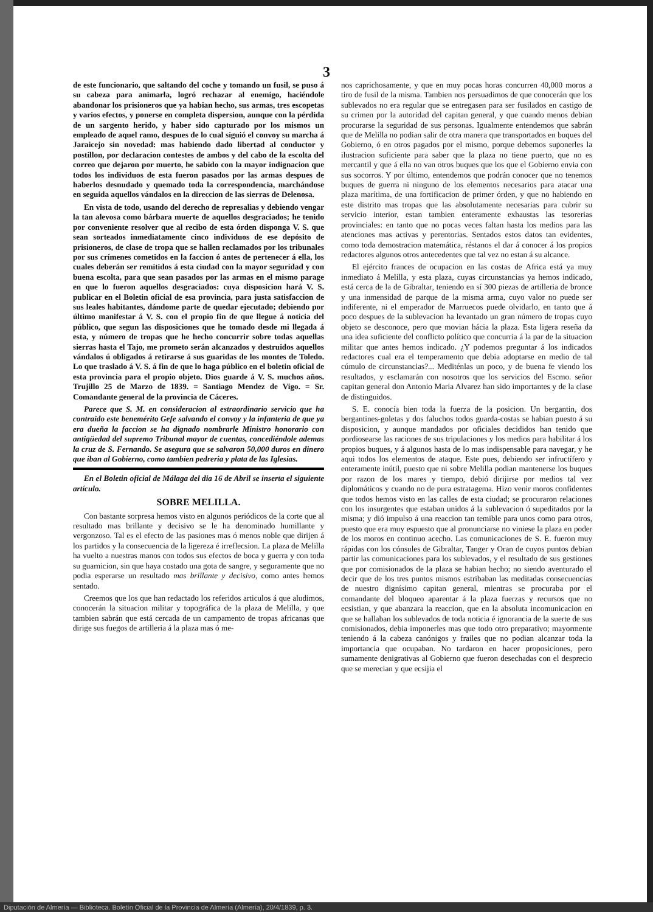3
de este funcionario, que saltando del coche y tomando un fusil, se puso á su cabeza para animarla, logró rechazar al enemigo, haciéndole abandonar los prisioneros que ya habian hecho, sus armas, tres escopetas y varios efectos, y ponerse en completa dispersion, aunque con la pérdida de un sargento herido, y haber sido capturado por los mismos un empleado de aquel ramo, despues de lo cual siguió el convoy su marcha á Jaraicejo sin novedad: mas habiendo dado libertad al conductor y postillon, por declaracion contestes de ambos y del cabo de la escolta del correo que dejaron por muerto, he sabido con la mayor indignacion que todos los individuos de esta fueron pasados por las armas despues de haberlos desnudado y quemado toda la correspondencia, marchándose en seguida aquellos vándalos en la direccion de las sierras de Delenosa.
En vista de todo, usando del derecho de represalias y debiendo vengar la tan alevosa como bárbara muerte de aquellos desgraciados; he tenido por conveniente resolver que al recibo de esta órden disponga V. S. que sean sorteados inmediatamente cinco individuos de ese depósito de prisioneros, de clase de tropa que se hallen reclamados por los tribunales por sus crímenes cometidos en la faccion ó antes de pertenecer á ella, los cuales deberán ser remitidos á esta ciudad con la mayor seguridad y con buena escolta, para que sean pasados por las armas en el mismo parage en que lo fueron aquellos desgraciados: cuya disposicion hará V. S. publicar en el Boletin oficial de esa provincia, para justa satisfaccion de sus leales habitantes, dándome parte de quedar ejecutado; debiendo por último manifestar á V. S. con el propio fin de que llegue á noticia del público, que segun las disposiciones que he tomado desde mi llegada á esta, y número de tropas que he hecho concurrir sobre todas aquellas sierras hasta el Tajo, me prometo serán alcanzados y destruidos aquellos vándalos ú obligados á retirarse á sus guaridas de los montes de Toledo. Lo que traslado á V. S. á fin de que lo haga público en el boletin oficial de esta provincia para el propio objeto. Dios guarde á V. S. muchos años. Trujillo 25 de Marzo de 1839. = Santiago Mendez de Vigo. = Sr. Comandante general de la provincia de Cáceres.
Parece que S. M. en consideracion al estraordinario servicio que ha contraido este benemérito Gefe salvando el convoy y la infanteria de que ya era dueña la faccion se ha dignado nombrarle Ministro honorario con antigüedad del supremo Tribunal mayor de cuentas, concediéndole ademas la cruz de S. Fernando. Se asegura que se salvaron 50,000 duros en dinero que iban al Gobierno, como tambien pedreria y plata de las Iglesias.
En el Boletin oficial de Málaga del dia 16 de Abril se inserta el siguiente artículo.
SOBRE MELILLA.
Con bastante sorpresa hemos visto en algunos periódicos de la corte que al resultado mas brillante y decisivo se le ha denominado humillante y vergonzoso. Tal es el efecto de las pasiones mas ó menos noble que dirijen á los partidos y la consecuencia de la ligereza é irreflecsion. La plaza de Melilla ha vuelto a nuestras manos con todos sus efectos de boca y guerra y con toda su guarnicion, sin que haya costado una gota de sangre, y seguramente que no podia esperarse un resultado mas brillante y decisivo, como antes hemos sentado.
Creemos que los que han redactado los referidos articulos á que aludimos, conocerán la situacion militar y topográfica de la plaza de Melilla, y que tambien sabrán que está cercada de un campamento de tropas africanas que dirige sus fuegos de artilleria á la plaza mas ó me-
nos caprichosamente, y que en muy pocas horas concurren 40,000 moros a tiro de fusil de la misma. Tambien nos persuadimos de que conocerán que los sublevados no era regular que se entregasen para ser fusilados en castigo de su crimen por la autoridad del capitan general, y que cuando menos debian procurarse la seguridad de sus personas. Igualmente entendemos que sabrán que de Melilla no podian salir de otra manera que transportados en buques del Gobierno, ó en otros pagados por el mismo, porque debemos suponerles la ilustracion suficiente para saber que la plaza no tiene puerto, que no es mercantil y que á ella no van otros buques que los que el Gobierno envia con sus socorros. Y por último, entendemos que podrán conocer que no tenemos buques de guerra ni ninguno de los elementos necesarios para atacar una plaza marítima, de una fortificacion de primer órden, y que no habiendo en este distrito mas tropas que las absolutamente necesarias para cubrir su servicio interior, estan tambien enteramente exhaustas las tesorerias provinciales: en tanto que no pocas veces faltan hasta los medios para las atenciones mas activas y perentorias. Sentados estos datos tan evidentes, como toda demostracion matemática, réstanos el dar á conocer á los propios redactores algunos otros antecedentes que tal vez no estan á su alcance.
El ejército frances de ocupacion en las costas de Africa está ya muy inmediato á Melilla, y esta plaza, cuyas circunstancias ya hemos indicado, está cerca de la de Gibraltar, teniendo en sí 300 piezas de artilleria de bronce y una inmensidad de parque de la misma arma, cuyo valor no puede ser indiferente, ni el emperador de Marruecos puede olvidarlo, en tanto que á poco despues de la sublevacion ha levantado un gran número de tropas cuyo objeto se desconoce, pero que movian hácia la plaza. Esta ligera reseña da una idea suficiente del conflicto político que concurria á la par de la situacion militar que antes hemos indicado. ¿Y podemos preguntar á los indicados redactores cual era el temperamento que debia adoptarse en medio de tal cúmulo de circunstancias?... Mediténlas un poco, y de buena fe viendo los resultados, y esclamarán con nosotros que los servicios del Escmo. señor capitan general don Antonio Maria Alvarez han sido importantes y de la clase de distinguidos.
S. E. conocía bien toda la fuerza de la posicion. Un bergantin, dos bergantines-goletas y dos faluchos todos guarda-costas se habian puesto á su disposicion, y aunque mandados por oficiales decididos han tenido que pordiosearse las raciones de sus tripulaciones y los medios para habilitar á los propios buques, y á algunos hasta de lo mas indispensable para navegar, y he aqui todos los elementos de ataque. Este pues, debiendo ser infructífero y enteramente inútil, puesto que ni sobre Melilla podian mantenerse los buques por razon de los mares y tiempo, debió dirijirse por medios tal vez diplomáticos y cuando no de pura estratagema. Hizo venir moros confidentes que todos hemos visto en las calles de esta ciudad; se procuraron relaciones con los insurgentes que estaban unidos á la sublevacion ó supeditados por la misma; y dió impulso á una reaccion tan temible para unos como para otros, puesto que era muy espuesto que al pronunciarse no viniese la plaza en poder de los moros en continuo acecho. Las comunicaciones de S. E. fueron muy rápidas con los cónsules de Gibraltar, Tanger y Oran de cuyos puntos debian partir las comunicaciones para los sublevados, y el resultado de sus gestiones que por comisionados de la plaza se habian hecho; no siendo aventurado el decir que de los tres puntos mismos estribaban las meditadas consecuencias de nuestro dignísimo capitan general, mientras se procuraba por el comandante del bloqueo aparentar á la plaza fuerzas y recursos que no ecsistian, y que abanzara la reaccion, que en la absoluta incomunicacion en que se hallaban los sublevados de toda noticia é ignorancia de la suerte de sus comisionados, debia imponerles mas que todo otro preparativo; mayormente teniendo á la cabeza canónigos y frailes que no podian alcanzar toda la importancia que ocupaban. No tardaron en hacer proposiciones, pero sumamente denigrativas al Gobierno que fueron desechadas con el desprecio que se merecian y que ecsijia el
Diputación de Almería — Biblioteca. Boletín Oficial de la Provincia de Almería (Almería), 20/4/1839, p. 3.